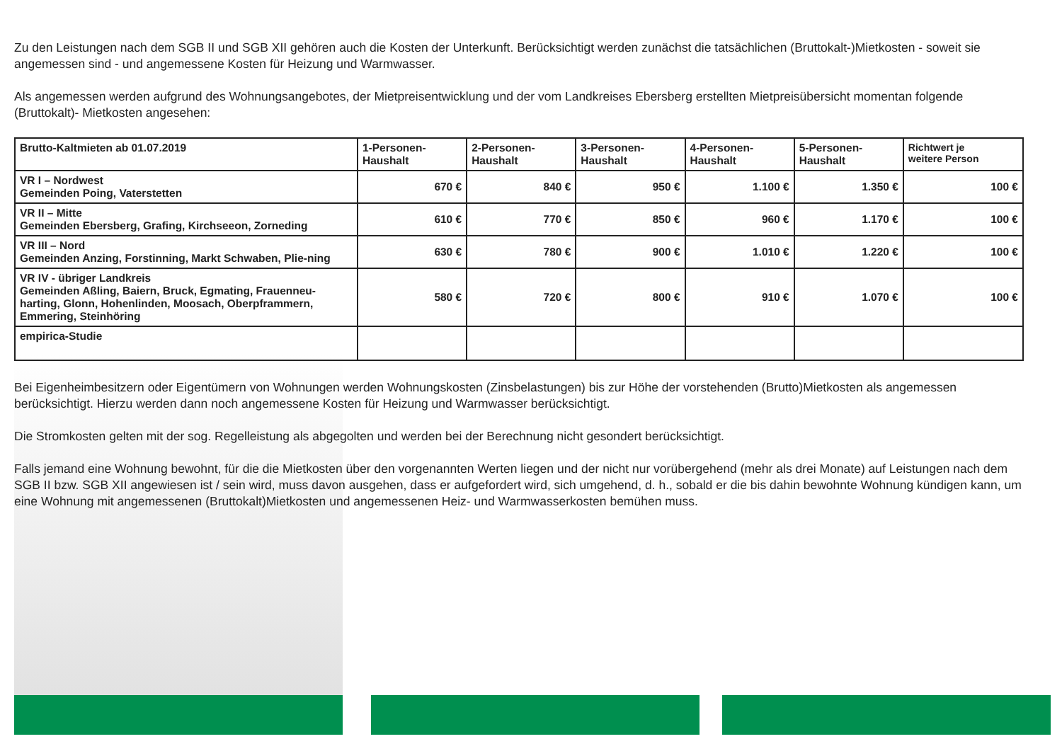Zu den Leistungen nach dem SGB II und SGB XII gehören auch die Kosten der Unterkunft. Berücksichtigt werden zunächst die tatsächlichen (Bruttokalt-)Mietkosten - soweit sie angemessen sind - und angemessene Kosten für Heizung und Warmwasser.
Als angemessen werden aufgrund des Wohnungsangebotes, der Mietpreisentwicklung und der vom Landkreises Ebersberg erstellten Mietpreisübersicht momentan folgende (Bruttokalt)- Mietkosten angesehen:
| Brutto-Kaltmieten ab 01.07.2019 | 1-Personen- Haushalt | 2-Personen- Haushalt | 3-Personen- Haushalt | 4-Personen- Haushalt | 5-Personen- Haushalt | Richtwert je weitere Person |
| --- | --- | --- | --- | --- | --- | --- |
| VR I – Nordwest Gemeinden Poing, Vaterstetten | 670 € | 840 € | 950 € | 1.100 € | 1.350 € | 100 € |
| VR II – Mitte Gemeinden Ebersberg, Grafing, Kirchseeon, Zorneding | 610 € | 770 € | 850 € | 960 € | 1.170 € | 100 € |
| VR III – Nord Gemeinden Anzing, Forstinning, Markt Schwaben, Plie-ning | 630 € | 780 € | 900 € | 1.010 € | 1.220 € | 100 € |
| VR IV - übriger Landkreis Gemeinden Aßling, Baiern, Bruck, Egmating, Frauenneu-harting, Glonn, Hohenlinden, Moosach, Oberpframmern, Emmering, Steinhöring | 580 € | 720 € | 800 € | 910 € | 1.070 € | 100 € |
| empirica-Studie | | | | | | |
Bei Eigenheimbesitzern oder Eigentümern von Wohnungen werden Wohnungskosten (Zinsbelastungen) bis zur Höhe der vorstehenden (Brutto)Mietkosten als angemessen berücksichtigt. Hierzu werden dann noch angemessene Kosten für Heizung und Warmwasser berücksichtigt.
Die Stromkosten gelten mit der sog. Regelleistung als abgegolten und werden bei der Berechnung nicht gesondert berücksichtigt.
Falls jemand eine Wohnung bewohnt, für die die Mietkosten über den vorgenannten Werten liegen und der nicht nur vorübergehend (mehr als drei Monate) auf Leistungen nach dem SGB II bzw. SGB XII angewiesen ist / sein wird, muss davon ausgehen, dass er aufgefordert wird, sich umgehend, d. h., sobald er die bis dahin bewohnte Wohnung kündigen kann, um eine Wohnung mit angemessenen (Bruttokalt)Mietkosten und angemessenen Heiz- und Warmwasserkosten bemühen muss.